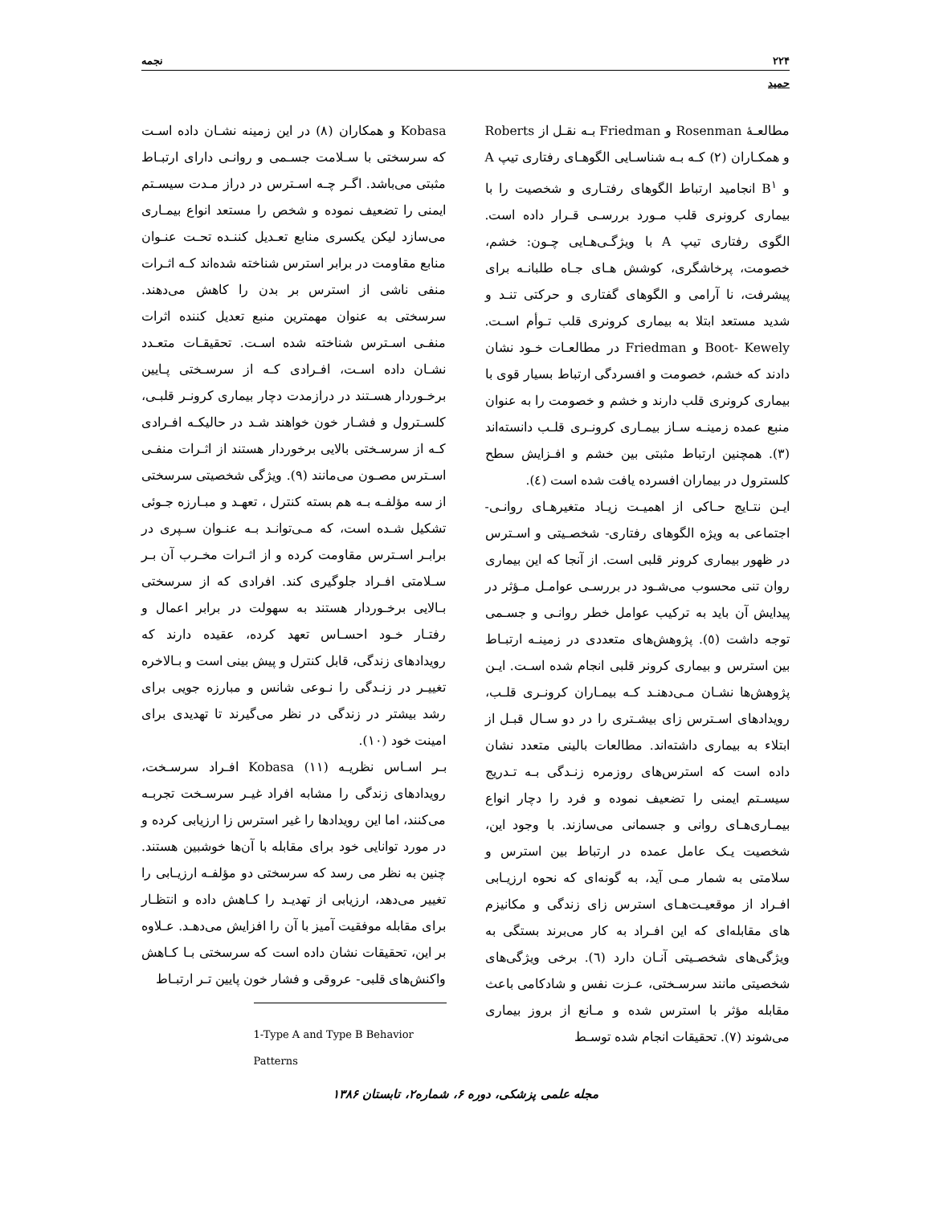۲۲۴ نجمه
حمید
مطالعـۀ Rosenman و Friedman بـه نقـل از Roberts و همکـاران (۲) کـه بـه شناسـایی الگوهـای رفتاری تیپ A و B<sup>۱</sup> انجامید ارتباط الگوهای رفتـاری و شخصیت را با بیماری کرونری قلب مـورد بررسـی قـرار داده است. الگوی رفتاری تیپ A با ویژگـی‌هـایی چـون: خشم، خصومت، پرخاشگری، کوشش هـای جـاه طلبانـه برای پیشرفت، نا آرامی و الگوهای گفتاری و حرکتی تنـد و شدید مستعد ابتلا به بیماری کرونری قلب تـوأم اسـت. Boot- Kewely و Friedman در مطالعـات خـود نشان دادند که خشم، خصومت و افسردگی ارتباط بسیار قوی با بیماری کرونری قلب دارند و خشم و خصومت را به عنوان منبع عمده زمینـه سـاز بیمـاری کرونـری قلـب دانسته‌اند (۳). همچنین ارتباط مثبتی بین خشم و افـزایش سطح کلسترول در بیماران افسرده یافت شده است (٤).
ایـن نتـایج حـاکی از اهمیـت زیـاد متغیرهـای روانـی- اجتماعی به ویژه الگوهای رفتاری- شخصـیتی و اسـترس در ظهور بیماری کرونر قلبی است. از آنجا که این بیماری روان تنی محسوب می‌شـود در بررسـی عوامـل مـؤثر در پیدایش آن باید به ترکیب عوامل خطر روانـی و جسـمی توجه داشت (٥). پژوهش‌های متعددی در زمینـه ارتبـاط بین استرس و بیماری کرونر قلبی انجام شده اسـت. ایـن پژوهش‌ها نشـان مـی‌دهنـد کـه بیمـاران کرونـری قلـب، رویدادهای اسـترس زای بیشـتری را در دو سـال قبـل از ابتلاء به بیماری داشته‌اند. مطالعات بالینی متعدد نشان داده است که استرس‌های روزمره زنـدگی بـه تـدریج سیسـتم ایمنی را تضعیف نموده و فرد را دچار انواع بیمـاری‌هـای روانی و جسمانی می‌سازند. با وجود این، شخصیت یـک عامل عمده در ارتباط بین استرس و سلامتی به شمار مـی آید، به گونه‌ای که نحوه ارزیـابی افـراد از موقعیـت‌هـای استرس زای زندگی و مکانیزم های مقابله‌ای که این افـراد به کار می‌برند بستگی به ویژگی‌های شخصـیتی آنـان دارد (٦). برخی ویژگی‌های شخصیتی مانند سرسـختی، عـزت نفس و شادکامی باعث مقابله مؤثر با استرس شده و مـانع از بروز بیماری می‌شوند (۷). تحقیقات انجام شده توسـط
Kobasa و همکاران (۸) در این زمینه نشـان داده اسـت که سرسختی با سـلامت جسـمی و روانـی دارای ارتبـاط مثبتی می‌باشد. اگـر چـه اسـترس در دراز مـدت سیسـتم ایمنی را تضعیف نموده و شخص را مستعد انواع بیمـاری می‌سازد لیکن یکسری منابع تعـدیل کننـده تحـت عنـوان منابع مقاومت در برابر استرس شناخته شده‌اند کـه اثـرات منفی ناشی از استرس بر بدن را کاهش می‌دهند. سرسختی به عنوان مهمترین منبع تعدیل کننده اثرات منفـی اسـترس شناخته شده اسـت. تحقیقـات متعـدد نشـان داده اسـت، افـرادی کـه از سرسـختی پـایین برخـوردار هسـتند در درازمدت دچار بیماری کرونـر قلبـی، کلسـترول و فشـار خون خواهند شـد در حالیکـه افـرادی کـه از سرسـختی بالایی برخوردار هستند از اثـرات منفـی اسـترس مصـون می‌مانند (۹). ویژگی شخصیتی سرسختی از سه مؤلفـه بـه هم بسته کنترل ، تعهـد و مبـارزه جـوئی تشکیل شـده است، که مـی‌توانـد بـه عنـوان سـپری در برابـر اسـترس مقاومت کرده و از اثـرات مخـرب آن بـر سـلامتی افـراد جلوگیری کند. افرادی که از سرسختی بـالایی برخـوردار هستند به سهولت در برابر اعمال و رفتـار خـود احسـاس تعهد کرده، عقیده دارند که رویدادهای زندگی، قابل کنترل و پیش بینی است و بـالاخره تغییـر در زنـدگی را نـوعی شانس و مبارزه جویی برای رشد بیشتر در زندگی در نظر می‌گیرند تا تهدیدی برای امینت خود (۱۰).
بـر اسـاس نظریـه Kobasa (۱۱) افـراد سرسـخت، رویدادهای زندگی را مشابه افراد غیـر سرسـخت تجربـه می‌کنند، اما این رویدادها را غیر استرس زا ارزیابی کرده و در مورد توانایی خود برای مقابله با آن‌ها خوشبین هستند. چنین به نظر می رسد که سرسختی دو مؤلفـه ارزیـابی را تغییر می‌دهد، ارزیابی از تهدیـد را کـاهش داده و انتظـار برای مقابله موفقیت آمیز با آن را افزایش می‌دهـد. عـلاوه بر این، تحقیقات نشان داده است که سرسختی بـا کـاهش واکنش‌های قلبی- عروقی و فشار خون پایین تـر ارتبـاط
1-Type A and Type B Behavior Patterns
مجله علمی پزشکی، دوره ۶، شماره۲، تابستان ۱۳۸۶